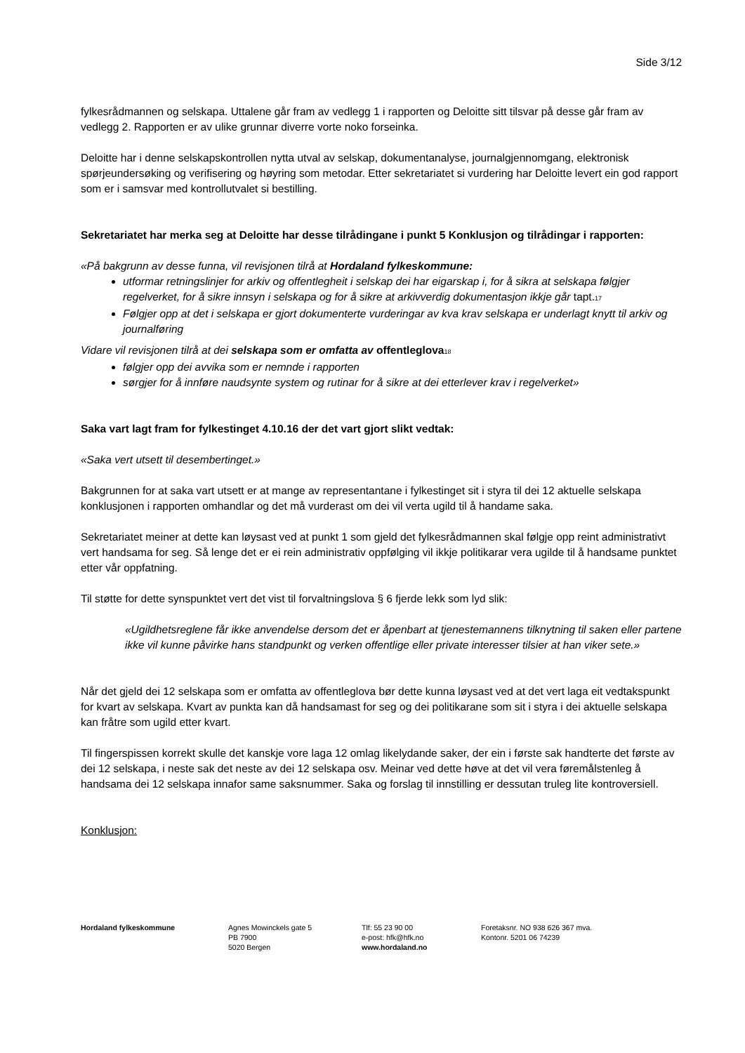Side 3/12
fylkesrådmannen og selskapa. Uttalene går fram av vedlegg 1 i rapporten og Deloitte sitt tilsvar på desse går fram av vedlegg 2. Rapporten er av ulike grunnar diverre vorte noko forseinka.
Deloitte har i denne selskapskontrollen nytta utval av selskap, dokumentanalyse, journalgjennomgang, elektronisk spørjeundersøking og verifisering og høyring som metodar. Etter sekretariatet si vurdering har Deloitte levert ein god rapport som er i samsvar med kontrollutvalet si bestilling.
Sekretariatet har merka seg at Deloitte har desse tilrådingane i punkt 5 Konklusjon og tilrådingar i rapporten:
«På bakgrunn av desse funna, vil revisjonen tilrå at Hordaland fylkeskommune:
utformar retningslinjer for arkiv og offentlegheit i selskap dei har eigarskap i, for å sikra at selskapa følgjer regelverket, for å sikre innsyn i selskapa og for å sikre at arkivverdig dokumentasjon ikkje går tapt.<sup>17</sup>
Følgjer opp at det i selskapa er gjort dokumenterte vurderingar av kva krav selskapa er underlagt knytt til arkiv og journalføring
Vidare vil revisjonen tilrå at dei selskapa som er omfatta av offentleglova<sup>18</sup>
følgjer opp dei avvika som er nemnde i rapporten
sørgjer for å innføre naudsynte system og rutinar for å sikre at dei etterlever krav i regelverket»
Saka vart lagt fram for fylkestinget 4.10.16 der det vart gjort slikt vedtak:
«Saka vert utsett til desembertinget.»
Bakgrunnen for at saka vart utsett er at mange av representantane i fylkestinget sit i styra til dei 12 aktuelle selskapa konklusjonen i rapporten omhandlar og det må vurderast om dei vil verta ugild til å handame saka.
Sekretariatet meiner at dette kan løysast ved at punkt 1 som gjeld det fylkesrådmannen skal følgje opp reint administrativt vert handsama for seg. Så lenge det er ei rein administrativ oppfølging vil ikkje politikarar vera ugilde til å handsame punktet etter vår oppfatning.
Til støtte for dette synspunktet vert det vist til forvaltningslova § 6 fjerde lekk som lyd slik:
«Ugildhetsreglene får ikke anvendelse dersom det er åpenbart at tjenestemannens tilknytning til saken eller partene ikke vil kunne påvirke hans standpunkt og verken offentlige eller private interesser tilsier at han viker sete.»
Når det gjeld dei 12 selskapa som er omfatta av offentleglova bør dette kunna løysast ved at det vert laga eit vedtakspunkt for kvart av selskapa. Kvart av punkta kan då handsamast for seg og dei politikarane som sit i styra i dei aktuelle selskapa kan fråtre som ugild etter kvart.
Til fingerspissen korrekt skulle det kanskje vore laga 12 omlag likelydande saker, der ein i første sak handterte det første av dei 12 selskapa, i neste sak det neste av dei 12 selskapa osv. Meinar ved dette høve at det vil vera føremålstenleg å handsama dei 12 selskapa innafor same saksnummer. Saka og forslag til innstilling er dessutan truleg lite kontroversiell.
Konklusjon:
Hordaland fylkeskommune Agnes Mowinckels gate 5
PB 7900
5020 Bergen
Tlf: 55 23 90 00
e-post: hfk@hfk.no
www.hordaland.no
Foretaksnr. NO 938 626 367 mva.
Kontonr. 5201 06 74239